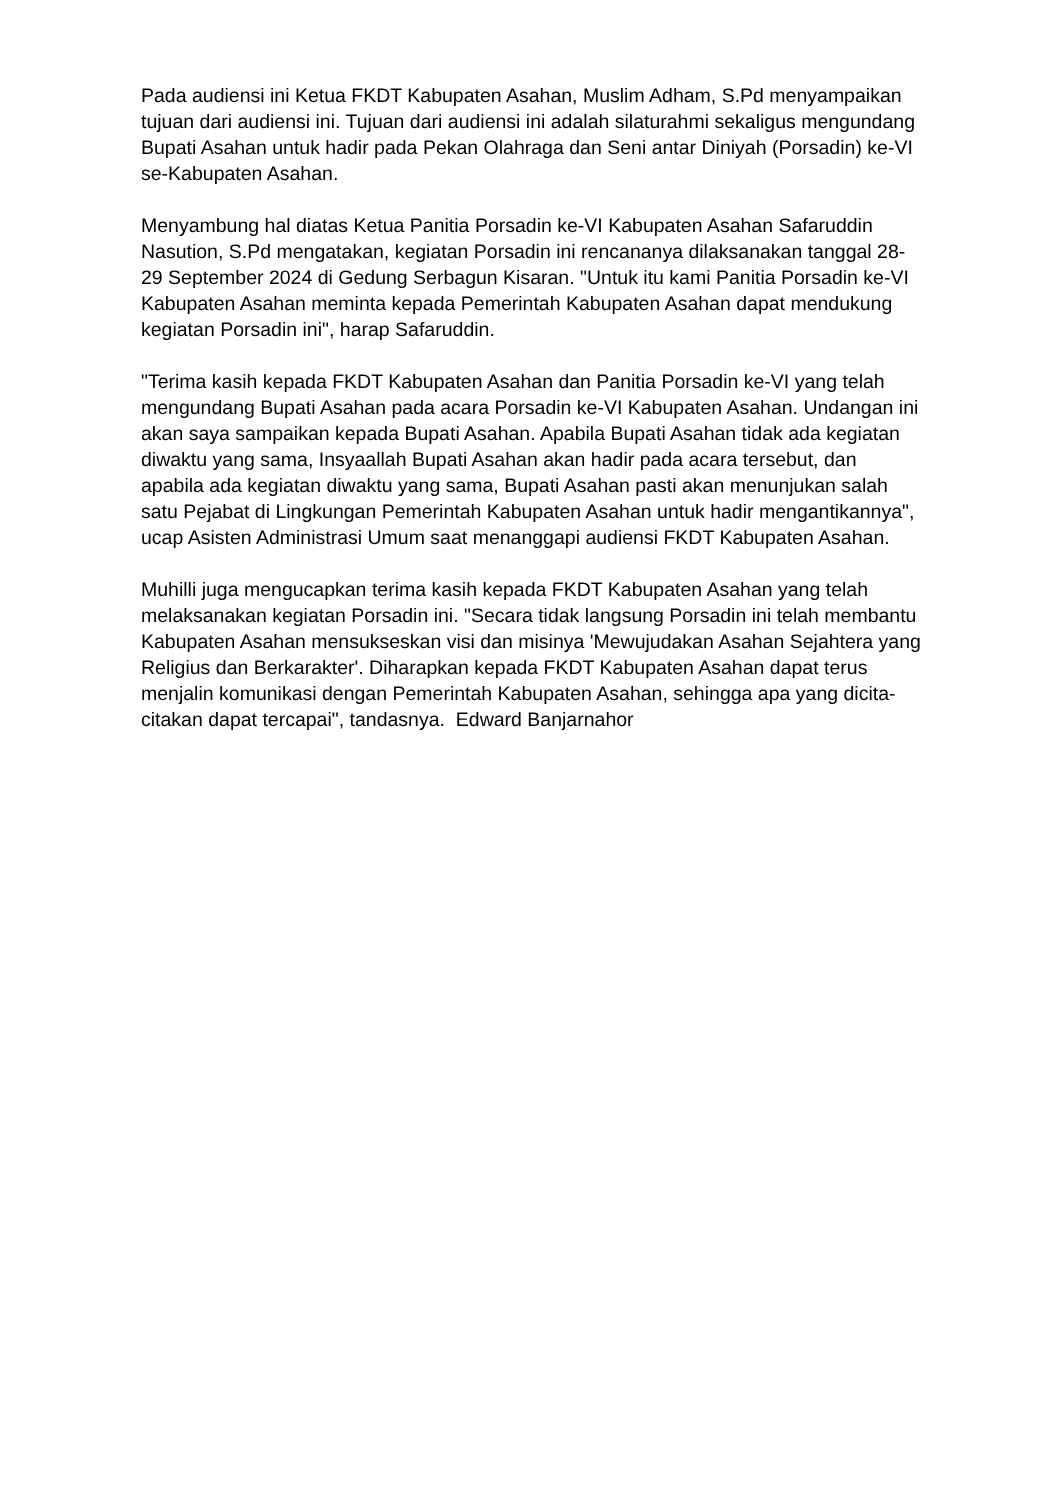Pada audiensi ini Ketua FKDT Kabupaten Asahan, Muslim Adham, S.Pd menyampaikan tujuan dari audiensi ini. Tujuan dari audiensi ini adalah silaturahmi sekaligus mengundang Bupati Asahan untuk hadir pada Pekan Olahraga dan Seni antar Diniyah (Porsadin) ke-VI se-Kabupaten Asahan.
Menyambung hal diatas Ketua Panitia Porsadin ke-VI Kabupaten Asahan Safaruddin Nasution, S.Pd mengatakan, kegiatan Porsadin ini rencananya dilaksanakan tanggal 28-29 September 2024 di Gedung Serbagun Kisaran. "Untuk itu kami Panitia Porsadin ke-VI Kabupaten Asahan meminta kepada Pemerintah Kabupaten Asahan dapat mendukung kegiatan Porsadin ini", harap Safaruddin.
"Terima kasih kepada FKDT Kabupaten Asahan dan Panitia Porsadin ke-VI yang telah mengundang Bupati Asahan pada acara Porsadin ke-VI Kabupaten Asahan. Undangan ini akan saya sampaikan kepada Bupati Asahan. Apabila Bupati Asahan tidak ada kegiatan diwaktu yang sama, Insyaallah Bupati Asahan akan hadir pada acara tersebut, dan apabila ada kegiatan diwaktu yang sama, Bupati Asahan pasti akan menunjukan salah satu Pejabat di Lingkungan Pemerintah Kabupaten Asahan untuk hadir mengantikannya", ucap Asisten Administrasi Umum saat menanggapi audiensi FKDT Kabupaten Asahan.
Muhilli juga mengucapkan terima kasih kepada FKDT Kabupaten Asahan yang telah melaksanakan kegiatan Porsadin ini. "Secara tidak langsung Porsadin ini telah membantu Kabupaten Asahan mensukseskan visi dan misinya 'Mewujudakan Asahan Sejahtera yang Religius dan Berkarakter'. Diharapkan kepada FKDT Kabupaten Asahan dapat terus menjalin komunikasi dengan Pemerintah Kabupaten Asahan, sehingga apa yang dicita-citakan dapat tercapai", tandasnya. Edward Banjarnahor